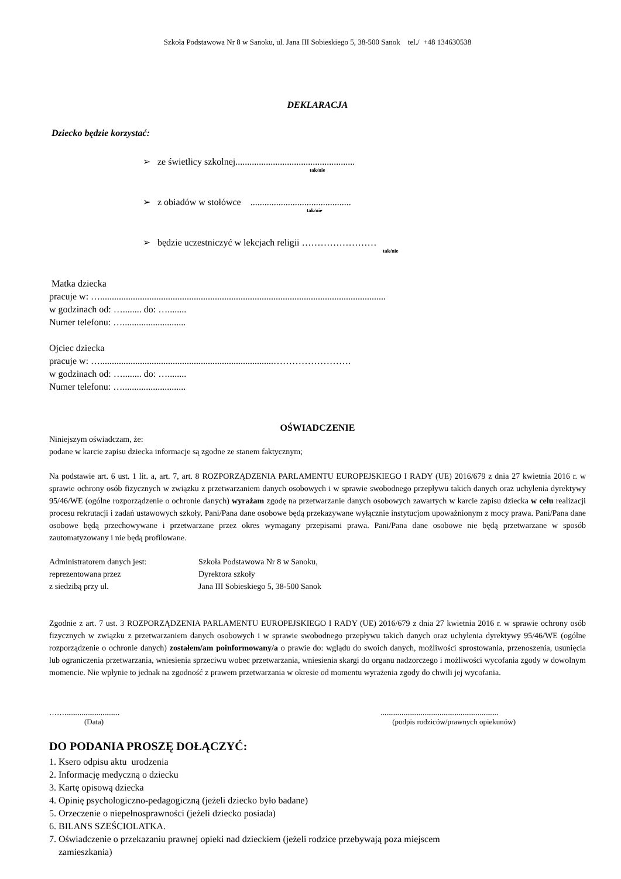Szkoła Podstawowa Nr 8 w Sanoku, ul. Jana III Sobieskiego 5, 38-500 Sanok tel./ +48 134630538
DEKLARACJA
Dziecko będzie korzystać:
➢ ze świetlicy szkolnej...................................................
tak/nie
➢ z obiadów w stołówce ...........................................
tak/nie
➢ będzie uczestniczyć w lekcjach religii ……………………
tak/nie
Matka dziecka
pracuje w: …..........................................................................................................................
w godzinach od: …........ do: …........
Numer telefonu: …...........................
Ojciec dziecka
pracuje w: …..........................................................................…………………….
w godzinach od: …........ do: …........
Numer telefonu: …...........................
OŚWIADCZENIE
Niniejszym oświadczam, że:
podane w karcie zapisu dziecka informacje są zgodne ze stanem faktycznym;
Na podstawie art. 6 ust. 1 lit. a, art. 7, art. 8 ROZPORZĄDZENIA PARLAMENTU EUROPEJSKIEGO I RADY (UE) 2016/679 z dnia 27 kwietnia 2016 r. w sprawie ochrony osób fizycznych w związku z przetwarzaniem danych osobowych i w sprawie swobodnego przepływu takich danych oraz uchylenia dyrektywy 95/46/WE (ogólne rozporządzenie o ochronie danych) wyrażam zgodę na przetwarzanie danych osobowych zawartych w karcie zapisu dziecka w celu realizacji procesu rekrutacji i zadań ustawowych szkoły. Pani/Pana dane osobowe będą przekazywane wyłącznie instytucjom upoważnionym z mocy prawa. Pani/Pana dane osobowe będą przechowywane i przetwarzane przez okres wymagany przepisami prawa. Pani/Pana dane osobowe nie będą przetwarzane w sposób zautomatyzowany i nie będą profilowane.
Administratorem danych jest: Szkoła Podstawowa Nr 8 w Sanoku, reprezentowana przez Dyrektora szkoły z siedzibą przy ul. Jana III Sobieskiego 5, 38-500 Sanok
Zgodnie z art. 7 ust. 3 ROZPORZĄDZENIA PARLAMENTU EUROPEJSKIEGO I RADY (UE) 2016/679 z dnia 27 kwietnia 2016 r. w sprawie ochrony osób fizycznych w związku z przetwarzaniem danych osobowych i w sprawie swobodnego przepływu takich danych oraz uchylenia dyrektywy 95/46/WE (ogólne rozporządzenie o ochronie danych) zostałem/am poinformowany/a o prawie do: wglądu do swoich danych, możliwości sprostowania, przenoszenia, usunięcia lub ograniczenia przetwarzania, wniesienia sprzeciwu wobec przetwarzania, wniesienia skargi do organu nadzorczego i możliwości wycofania zgody w dowolnym momencie. Nie wpłynie to jednak na zgodność z prawem przetwarzania w okresie od momentu wyrażenia zgody do chwili jej wycofania.
…….............................
(Data)
..............................................................
(podpis rodziców/prawnych opiekunów)
DO PODANIA PROSZĘ DOŁĄCZYĆ:
1. Ksero odpisu aktu urodzenia
2. Informację medyczną o dziecku
3. Kartę opisową dziecka
4. Opinię psychologiczno-pedagogiczną (jeżeli dziecko było badane)
5. Orzeczenie o niepełnosprawności (jeżeli dziecko posiada)
6. BILANS SZEŚCIOLATKA.
7. Oświadczenie o przekazaniu prawnej opieki nad dzieckiem (jeżeli rodzice przebywają poza miejscem
zamieszkania)